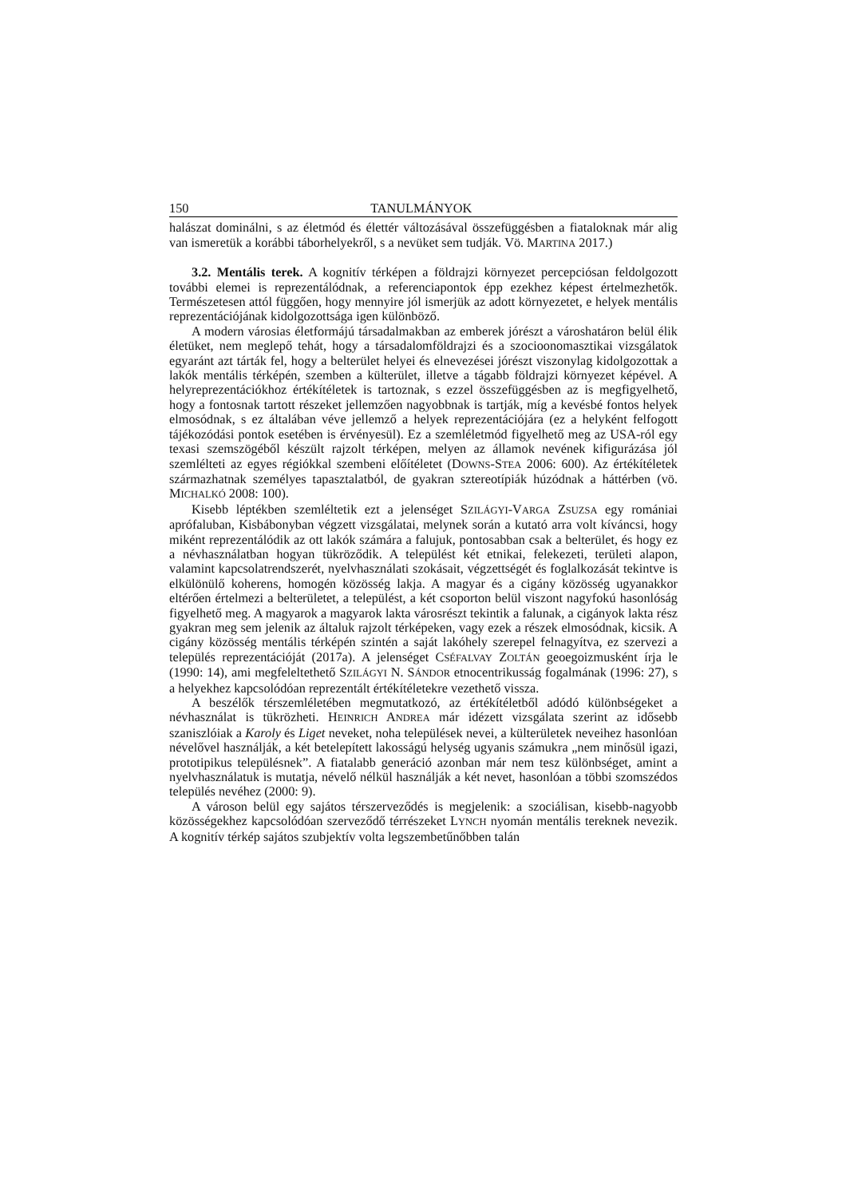150 TANULMÁNYOK
halászat dominálni, s az életmód és élettér változásával összefüggésben a fiataloknak már alig van ismeretük a korábbi táborhelyekről, s a nevüket sem tudják. Vö. MARTINA 2017.)
3.2. Mentális terek. A kognitív térképen a földrajzi környezet percepciósan feldolgozott további elemei is reprezentálódnak, a referenciapontok épp ezekhez képest értelmezhetők. Természetesen attól függően, hogy mennyire jól ismerjük az adott környezetet, e helyek mentális reprezentációjának kidolgozottsága igen különböző.
A modern városias életformájú társadalmakban az emberek jórészt a városhatáron belül élik életüket, nem meglepő tehát, hogy a társadalomföldrajzi és a szocioonomasztikai vizsgálatok egyaránt azt tárták fel, hogy a belterület helyei és elnevezései jórészt viszonylag kidolgozottak a lakók mentális térképén, szemben a külterület, illetve a tágabb földrajzi környezet képével. A helyreprezentációkhoz értékítéletek is tartoznak, s ezzel összefüggésben az is megfigyelhető, hogy a fontosnak tartott részeket jellemzően nagyobbnak is tartják, míg a kevésbé fontos helyek elmosódnak, s ez általában véve jellemző a helyek reprezentációjára (ez a helyként felfogott tájékozódási pontok esetében is érvényesül). Ez a szemléletmód figyelhető meg az USA-ról egy texasi szemszögéből készült rajzolt térképen, melyen az államok nevének kifigurázása jól szemlélteti az egyes régiókkal szembeni előítéletet (DOWNS-STEA 2006: 600). Az értékítéletek származhatnak személyes tapasztalatból, de gyakran sztereotípiák húzódnak a háttérben (vö. MICHALKÓ 2008: 100).
Kisebb léptékben szemléltetik ezt a jelenséget SZILÁGYI-VARGA ZSUZSA egy romániai aprófaluban, Kisbábonyban végzett vizsgálatai, melynek során a kutató arra volt kíváncsi, hogy miként reprezentálódik az ott lakók számára a falujuk, pontosabban csak a belterület, és hogy ez a névhasználatban hogyan tükröződik. A települést két etnikai, felekezeti, területi alapon, valamint kapcsolatrendszerét, nyelvhasználati szokásait, végzettségét és foglalkozását tekintve is elkülönülő koherens, homogén közösség lakja. A magyar és a cigány közösség ugyanakkor eltérően értelmezi a belterületet, a települést, a két csoporton belül viszont nagyfokú hasonlóság figyelhető meg. A magyarok a magyarok lakta városrészt tekintik a falunak, a cigányok lakta rész gyakran meg sem jelenik az általuk rajzolt térképeken, vagy ezek a részek elmosódnak, kicsik. A cigány közösség mentális térképén szintén a saját lakóhely szerepel felnagyítva, ez szervezi a település reprezentációját (2017a). A jelenséget CSÉFALVAY ZOLTÁN geoegoizmusként írja le (1990: 14), ami megfeleltethető SZILÁGYI N. SÁNDOR etnocentrikusság fogalmának (1996: 27), s a helyekhez kapcsolódóan reprezentált értékítéletekre vezethető vissza.
A beszélők térszemléletében megmutatkozó, az értékítéletből adódó különbségeket a névhasználat is tükrözheti. HEINRICH ANDREA már idézett vizsgálata szerint az idősebb szaniszlóiak a Karoly és Liget neveket, noha települések nevei, a külterületek neveihez hasonlóan névelővel használják, a két betelepített lakosságú helység ugyanis számukra „nem minősül igazi, prototipikus településnek”. A fiatalabb generáció azonban már nem tesz különbséget, amint a nyelvhasználatuk is mutatja, névelő nélkül használják a két nevet, hasonlóan a többi szomszédos település nevéhez (2000: 9).
A városon belül egy sajátos térszerveződés is megjelenik: a szociálisan, kisebb-nagyobb közösségekhez kapcsolódóan szerveződő térrészeket LYNCH nyomán mentális tereknek nevezik. A kognitív térkép sajátos szubjektív volta legszembetűnőbben talán